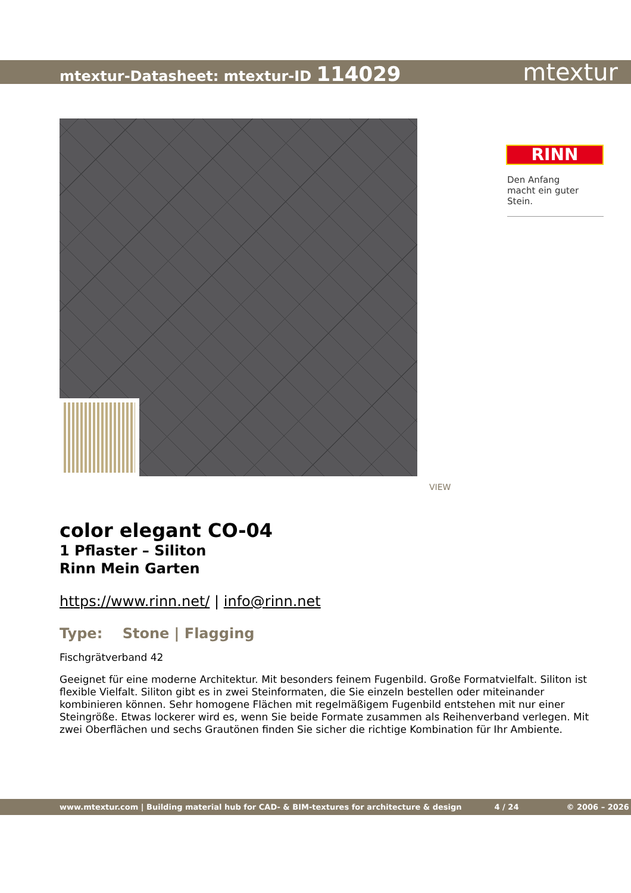mtextur-Datasheet: mtextur-ID 114029
mtextur
RINN
Den Anfang
macht ein guter Stein.
VIEW
color elegant CO-04
1 Pflaster – Siliton
Rinn Mein Garten
https://www.rinn.net/ | info@rinn.net
Type: Stone | Flagging
Fischgrätverband 42
Geeignet für eine moderne Architektur. Mit besonders feinem Fugenbild. Große Formatvielfalt. Siliton ist flexible Vielfalt. Siliton gibt es in zwei Steinformaten, die Sie einzeln bestellen oder miteinander kombinieren können. Sehr homogene Flächen mit regelmäßigem Fugenbild entstehen mit nur einer Steingröße. Etwas lockerer wird es, wenn Sie beide Formate zusammen als Reihenverband verlegen. Mit zwei Oberflächen und sechs Grautönen finden Sie sicher die richtige Kombination für Ihr Ambiente.
www.mtextur.com | Building material hub for CAD- & BIM-textures for architecture & design 4 / 24 © 2006 – 2026